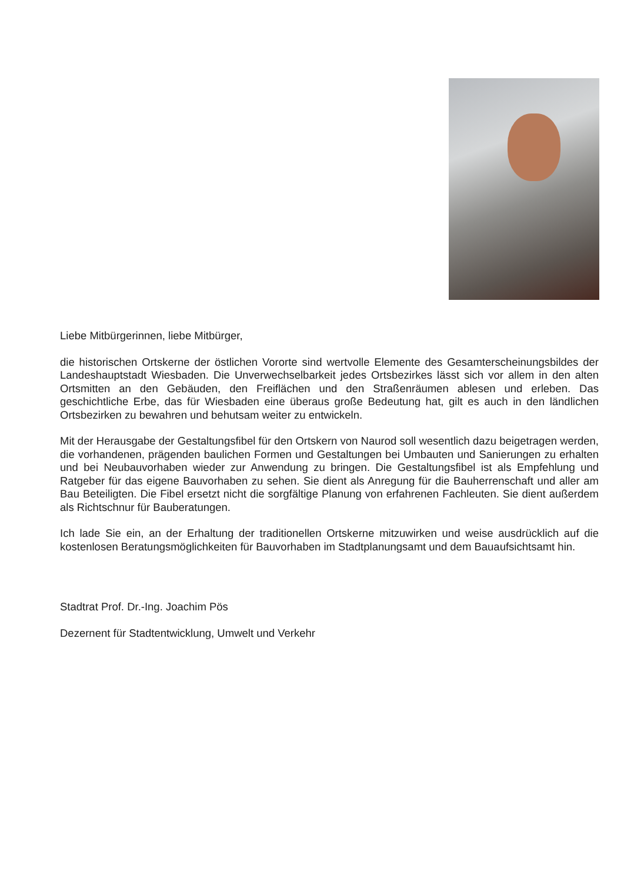Liebe Mitbürgerinnen, liebe Mitbürger,
die historischen Ortskerne der östlichen Vororte sind wertvolle Elemente des Gesamt­erscheinungsbildes der Landeshauptstadt Wiesbaden. Die Unverwechselbarkeit jedes Ortsbezirkes lässt sich vor allem in den alten Ortsmitten an den Gebäuden, den Freiflächen und den Straßen­räumen ablesen und erleben. Das geschichtliche Erbe, das für Wiesbaden eine überaus große Bedeutung hat, gilt es auch in den ländlichen Ortsbezirken zu bewahren und behutsam weiter zu entwickeln.
Mit der Herausgabe der Gestaltungsfibel für den Ortskern von Naurod soll wesentlich dazu beigetragen werden, die vorhandenen, prägenden baulichen Formen und Gestaltungen bei Umbauten und Sanierungen zu erhalten und bei Neubauvorhaben wieder zur Anwendung zu bringen. Die Gestaltungsfibel ist als Empfehlung und Ratgeber für das eigene Bauvorhaben zu sehen. Sie dient als Anregung für die Bauherrenschaft und aller am Bau Beteiligten. Die Fibel ersetzt nicht die sorgfältige Planung von erfahrenen Fachleuten. Sie dient außerdem als Richtschnur für Bauberatungen.
Ich lade Sie ein, an der Erhaltung der traditionellen Ortskerne mitzuwirken und weise ausdrücklich auf die kostenlosen Beratungsmöglichkeiten für Bauvorhaben im Stadtplanungsamt und dem Bauaufsichtsamt hin.
Stadtrat Prof. Dr.-Ing. Joachim Pös
Dezernent für Stadtentwicklung, Umwelt und Verkehr